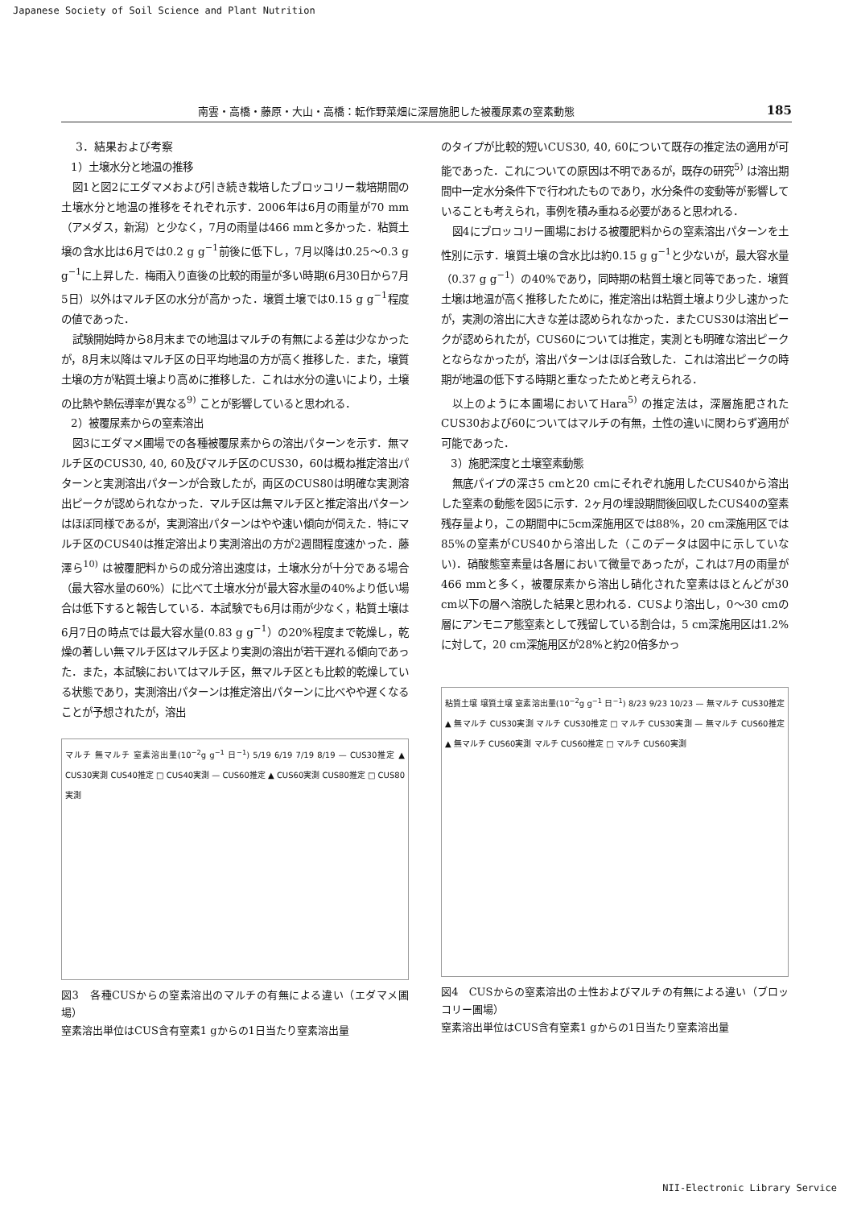Japanese Society of Soil Science and Plant Nutrition
南雲・高橋・藤原・大山・高橋：転作野菜畑に深層施肥した被覆尿素の窒素動態 185
3．結果および考察
1）土壌水分と地温の推移
図1と図2にエダマメおよび引き続き栽培したブロッコリー栽培期間の土壌水分と地温の推移をそれぞれ示す．2006年は6月の雨量が70 mm（アメダス，新潟）と少なく，7月の雨量は466 mmと多かった．粘質土壌の含水比は6月では0.2 g g<sup>−1</sup>前後に低下し，7月以降は0.25～0.3 g g<sup>−1</sup>に上昇した．梅雨入り直後の比較的雨量が多い時期(6月30日から7月5日）以外はマルチ区の水分が高かった．壌質土壌では0.15 g g<sup>−1</sup>程度の値であった．
試験開始時から8月末までの地温はマルチの有無による差は少なかったが，8月末以降はマルチ区の日平均地温の方が高く推移した．また，壌質土壌の方が粘質土壌より高めに推移した．これは水分の違いにより，土壌の比熱や熱伝導率が異なる<sup>9)</sup> ことが影響していると思われる．
2）被覆尿素からの窒素溶出
図3にエダマメ圃場での各種被覆尿素からの溶出パターンを示す．無マルチ区のCUS30, 40, 60及びマルチ区のCUS30，60は概ね推定溶出パターンと実測溶出パターンが合致したが，両区のCUS80は明確な実測溶出ピークが認められなかった．マルチ区は無マルチ区と推定溶出パターンはほぼ同様であるが，実測溶出パターンはやや速い傾向が伺えた．特にマルチ区のCUS40は推定溶出より実測溶出の方が2週間程度速かった．藤澤ら<sup>10)</sup> は被覆肥料からの成分溶出速度は，土壌水分が十分である場合（最大容水量の60%）に比べて土壌水分が最大容水量の40%より低い場合は低下すると報告している．本試験でも6月は雨が少なく，粘質土壌は6月7日の時点では最大容水量(0.83 g g<sup>−1</sup>）の20%程度まで乾燥し，乾燥の著しい無マルチ区はマルチ区より実測の溶出が若干遅れる傾向であった．また，本試験においてはマルチ区，無マルチ区とも比較的乾燥している状態であり，実測溶出パターンは推定溶出パターンに比べやや遅くなることが予想されたが，溶出
マルチ 無マルチ 窒素溶出量(10<sup>−2</sup>g g<sup>−1</sup> 日<sup>−1</sup>) 5/19 6/19 7/19 8/19 — CUS30推定 ▲ CUS30実測 CUS40推定 □ CUS40実測 — CUS60推定 ▲ CUS60実測 CUS80推定 □ CUS80実測
図3　各種CUSからの窒素溶出のマルチの有無による違い（エダマメ圃場）
窒素溶出単位はCUS含有窒素1 gからの1日当たり窒素溶出量
のタイプが比較的短いCUS30, 40, 60について既存の推定法の適用が可能であった．これについての原因は不明であるが，既存の研究<sup>5)</sup> は溶出期間中一定水分条件下で行われたものであり，水分条件の変動等が影響していることも考えられ，事例を積み重ねる必要があると思われる．
図4にブロッコリー圃場における被覆肥料からの窒素溶出パターンを土性別に示す．壌質土壌の含水比は約0.15 g g<sup>−1</sup>と少ないが，最大容水量（0.37 g g<sup>−1</sup>）の40%であり，同時期の粘質土壌と同等であった．壌質土壌は地温が高く推移したために，推定溶出は粘質土壌より少し速かったが，実測の溶出に大きな差は認められなかった．またCUS30は溶出ピークが認められたが，CUS60については推定，実測とも明確な溶出ピークとならなかったが，溶出パターンはほぼ合致した．これは溶出ピークの時期が地温の低下する時期と重なったためと考えられる．
以上のように本圃場においてHara<sup>5)</sup> の推定法は，深層施肥されたCUS30および60についてはマルチの有無，土性の違いに関わらず適用が可能であった．
3）施肥深度と土壌窒素動態
無底パイプの深さ5 cmと20 cmにそれぞれ施用したCUS40から溶出した窒素の動態を図5に示す．2ヶ月の埋設期間後回収したCUS40の窒素残存量より，この期間中に5cm深施用区では88%，20 cm深施用区では85%の窒素がCUS40から溶出した（このデータは図中に示していない)．硝酸態窒素量は各層において微量であったが，これは7月の雨量が466 mmと多く，被覆尿素から溶出し硝化された窒素はほとんどが30 cm以下の層へ溶脱した結果と思われる．CUSより溶出し，0～30 cmの層にアンモニア態窒素として残留している割合は，5 cm深施用区は1.2%に対して，20 cm深施用区が28%と約20倍多かっ
粘質土壌 壌質土壌 窒素溶出量(10<sup>−2</sup>g g<sup>−1</sup> 日<sup>−1</sup>) 8/23 9/23 10/23 — 無マルチ CUS30推定 ▲ 無マルチ CUS30実測 マルチ CUS30推定 □ マルチ CUS30実測 — 無マルチ CUS60推定 ▲ 無マルチ CUS60実測 マルチ CUS60推定 □ マルチ CUS60実測
図4　CUSからの窒素溶出の土性およびマルチの有無による違い（ブロッコリー圃場）
窒素溶出単位はCUS含有窒素1 gからの1日当たり窒素溶出量
NII-Electronic Library Service